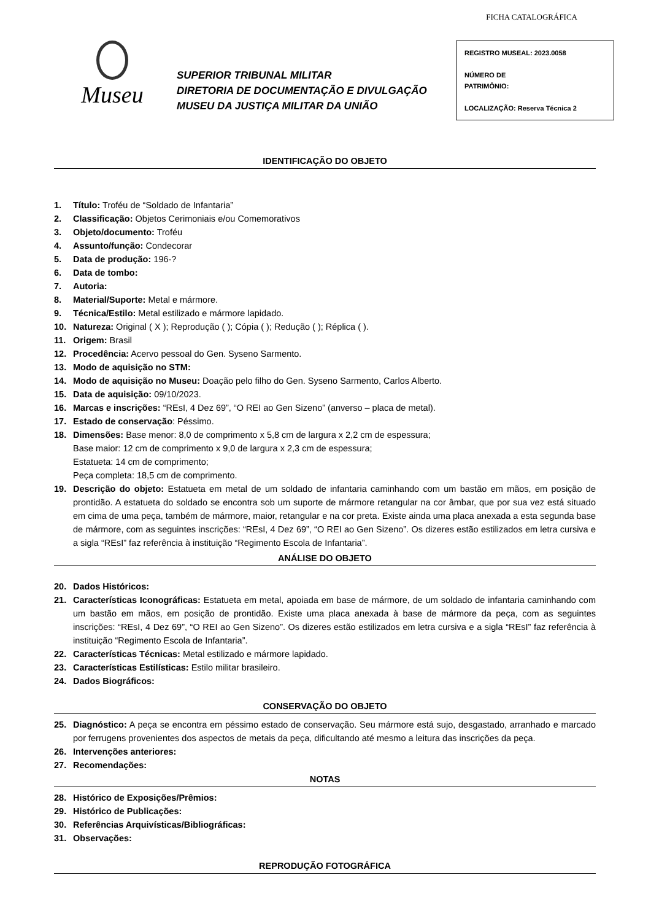FICHA CATALOGRÁFICA
Museu
SUPERIOR TRIBUNAL MILITAR
DIRETORIA DE DOCUMENTAÇÃO E DIVULGAÇÃO
MUSEU DA JUSTIÇA MILITAR DA UNIÃO
REGISTRO MUSEAL: 2023.0058
NÚMERO DE
PATRIMÔNIO:
LOCALIZAÇÃO: Reserva Técnica 2
IDENTIFICAÇÃO DO OBJETO
1. Título: Troféu de “Soldado de Infantaria”
2. Classificação: Objetos Cerimoniais e/ou Comemorativos
3. Objeto/documento: Troféu
4. Assunto/função: Condecorar
5. Data de produção: 196-?
6. Data de tombo:
7. Autoria:
8. Material/Suporte: Metal e mármore.
9. Técnica/Estilo: Metal estilizado e mármore lapidado.
10. Natureza: Original ( X ); Reprodução ( ); Cópia ( ); Redução ( ); Réplica ( ).
11. Origem: Brasil
12. Procedência: Acervo pessoal do Gen. Syseno Sarmento.
13. Modo de aquisição no STM:
14. Modo de aquisição no Museu: Doação pelo filho do Gen. Syseno Sarmento, Carlos Alberto.
15. Data de aquisição: 09/10/2023.
16. Marcas e inscrições: “REsI, 4 Dez 69”, “O REI ao Gen Sizeno” (anverso – placa de metal).
17. Estado de conservação: Péssimo.
18. Dimensões: Base menor: 8,0 de comprimento x 5,8 cm de largura x 2,2 cm de espessura;
Base maior: 12 cm de comprimento x 9,0 de largura x 2,3 cm de espessura;
Estatueta: 14 cm de comprimento;
Peça completa: 18,5 cm de comprimento.
19. Descrição do objeto: Estatueta em metal de um soldado de infantaria caminhando com um bastão em mãos, em posição de prontidão. A estatueta do soldado se encontra sob um suporte de mármore retangular na cor âmbar, que por sua vez está situado em cima de uma peça, também de mármore, maior, retangular e na cor preta. Existe ainda uma placa anexada a esta segunda base de mármore, com as seguintes inscrições: “REsI, 4 Dez 69”, “O REI ao Gen Sizeno”. Os dizeres estão estilizados em letra cursiva e a sigla “REsI” faz referência à instituição “Regimento Escola de Infantaria”.
ANÁLISE DO OBJETO
20. Dados Históricos:
21. Características Iconográficas: Estatueta em metal, apoiada em base de mármore, de um soldado de infantaria caminhando com um bastão em mãos, em posição de prontidão. Existe uma placa anexada à base de mármore da peça, com as seguintes inscrições: “REsI, 4 Dez 69”, “O REI ao Gen Sizeno”. Os dizeres estão estilizados em letra cursiva e a sigla “REsI” faz referência à instituição “Regimento Escola de Infantaria”.
22. Características Técnicas: Metal estilizado e mármore lapidado.
23. Características Estilísticas: Estilo militar brasileiro.
24. Dados Biográficos:
CONSERVAÇÃO DO OBJETO
25. Diagnóstico: A peça se encontra em péssimo estado de conservação. Seu mármore está sujo, desgastado, arranhado e marcado por ferrugens provenientes dos aspectos de metais da peça, dificultando até mesmo a leitura das inscrições da peça.
26. Intervenções anteriores:
27. Recomendações:
NOTAS
28. Histórico de Exposições/Prêmios:
29. Histórico de Publicações:
30. Referências Arquivísticas/Bibliográficas:
31. Observações:
REPRODUÇÃO FOTOGRÁFICA